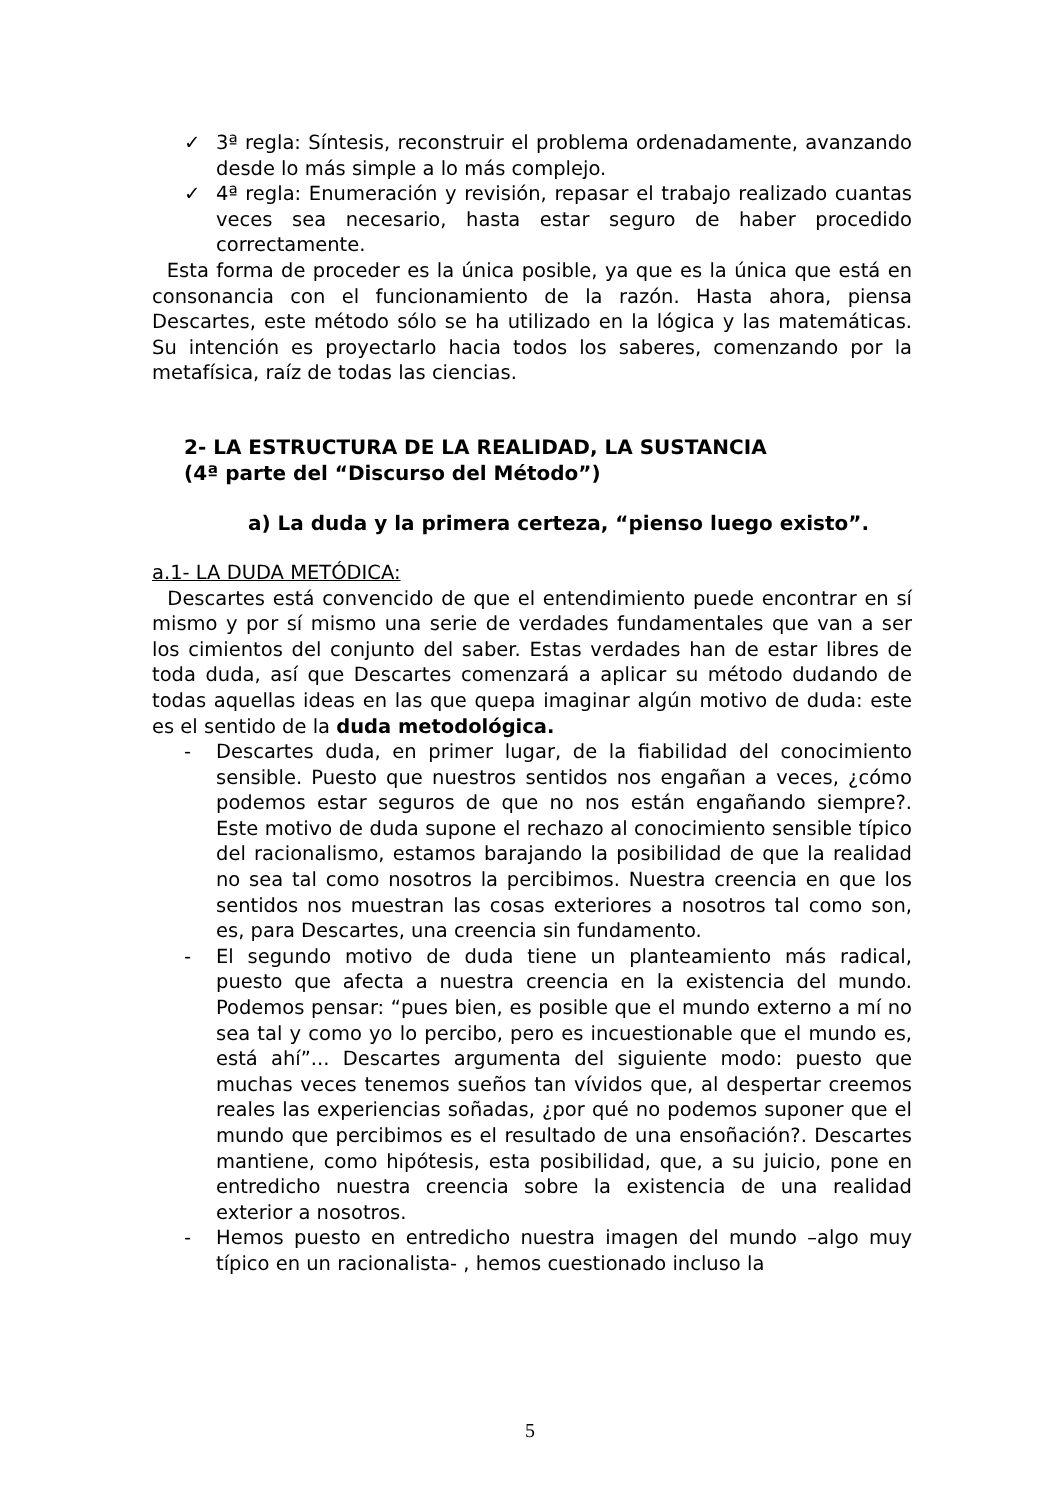✓ 3ª regla: Síntesis, reconstruir el problema ordenadamente, avanzando desde lo más simple a lo más complejo.
✓ 4ª regla: Enumeración y revisión, repasar el trabajo realizado cuantas veces sea necesario, hasta estar seguro de haber procedido correctamente.
Esta forma de proceder es la única posible, ya que es la única que está en consonancia con el funcionamiento de la razón. Hasta ahora, piensa Descartes, este método sólo se ha utilizado en la lógica y las matemáticas. Su intención es proyectarlo hacia todos los saberes, comenzando por la metafísica, raíz de todas las ciencias.
2- LA ESTRUCTURA DE LA REALIDAD, LA SUSTANCIA
(4ª parte del “Discurso del Método”)
a) La duda y la primera certeza, “pienso luego existo”.
a.1- LA DUDA METÓDICA:
Descartes está convencido de que el entendimiento puede encontrar en sí mismo y por sí mismo una serie de verdades fundamentales que van a ser los cimientos del conjunto del saber. Estas verdades han de estar libres de toda duda, así que Descartes comenzará a aplicar su método dudando de todas aquellas ideas en las que quepa imaginar algún motivo de duda: este es el sentido de la duda metodológica.
- Descartes duda, en primer lugar, de la fiabilidad del conocimiento sensible. Puesto que nuestros sentidos nos engañan a veces, ¿cómo podemos estar seguros de que no nos están engañando siempre?. Este motivo de duda supone el rechazo al conocimiento sensible típico del racionalismo, estamos barajando la posibilidad de que la realidad no sea tal como nosotros la percibimos. Nuestra creencia en que los sentidos nos muestran las cosas exteriores a nosotros tal como son, es, para Descartes, una creencia sin fundamento.
- El segundo motivo de duda tiene un planteamiento más radical, puesto que afecta a nuestra creencia en la existencia del mundo. Podemos pensar: “pues bien, es posible que el mundo externo a mí no sea tal y como yo lo percibo, pero es incuestionable que el mundo es, está ahí”... Descartes argumenta del siguiente modo: puesto que muchas veces tenemos sueños tan vívidos que, al despertar creemos reales las experiencias soñadas, ¿por qué no podemos suponer que el mundo que percibimos es el resultado de una ensoñación?. Descartes mantiene, como hipótesis, esta posibilidad, que, a su juicio, pone en entredicho nuestra creencia sobre la existencia de una realidad exterior a nosotros.
- Hemos puesto en entredicho nuestra imagen del mundo –algo muy típico en un racionalista- , hemos cuestionado incluso la
5